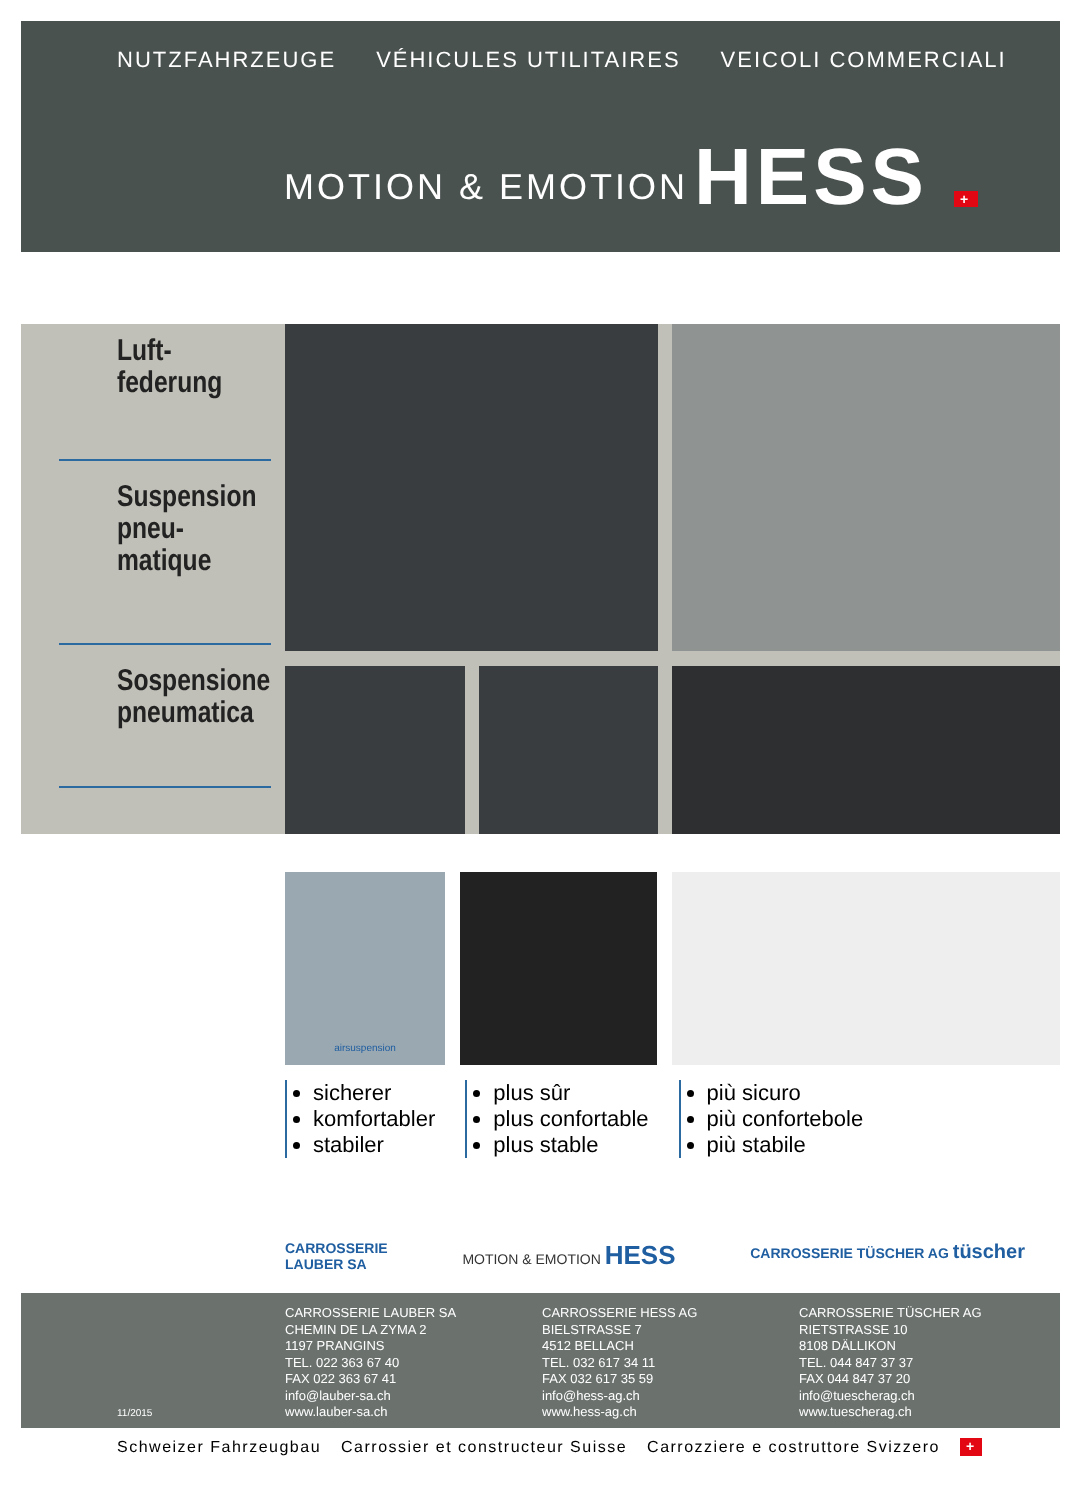NUTZFAHRZEUGE VÉHICULES UTILITAIRES VEICOLI COMMERCIALI
MOTION & EMOTION HESS +
Luft-
federung
Suspension
pneu-
matique
Sospensione
pneumatica
airsuspension
sicherer
komfortabler
stabiler
plus sûr
plus confortable
plus stable
più sicuro
più confortebole
più stabile
CARROSSERIE
LAUBER SA MOTION & EMOTION HESS CARROSSERIE TÜSCHER AG tüscher
11/2015
CARROSSERIE LAUBER SA
CHEMIN DE LA ZYMA 2
1197 PRANGINS
TEL. 022 363 67 40
FAX 022 363 67 41
info@lauber-sa.ch
www.lauber-sa.ch
CARROSSERIE HESS AG
BIELSTRASSE 7
4512 BELLACH
TEL. 032 617 34 11
FAX 032 617 35 59
info@hess-ag.ch
www.hess-ag.ch
CARROSSERIE TÜSCHER AG
RIETSTRASSE 10
8108 DÄLLIKON
TEL. 044 847 37 37
FAX 044 847 37 20
info@tuescherag.ch
www.tuescherag.ch
Schweizer Fahrzeugbau Carrossier et constructeur Suisse Carrozziere e costruttore Svizzero +